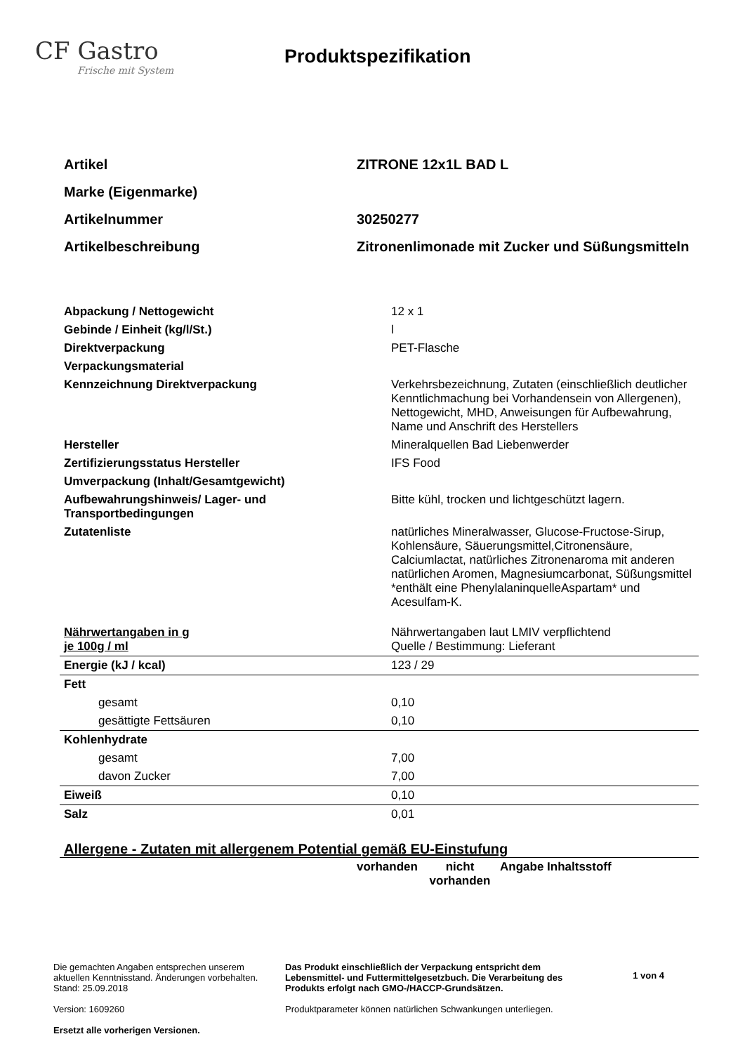CF Gastro
Frische mit System
Produktspezifikation
| Artikel | ZITRONE 12x1L BAD L |
| Marke (Eigenmarke) | |
| Artikelnummer | 30250277 |
| Artikelbeschreibung | Zitronenlimonade mit Zucker und Süßungsmitteln |
| Abpackung / Nettogewicht | 12 x 1 |
| Gebinde / Einheit (kg/l/St.) | l |
| Direktverpackung | PET-Flasche |
| Verpackungsmaterial | |
| Kennzeichnung Direktverpackung | Verkehrsbezeichnung, Zutaten (einschließlich deutlicher Kenntlichmachung bei Vorhandensein von Allergenen), Nettogewicht, MHD, Anweisungen für Aufbewahrung, Name und Anschrift des Herstellers |
| Hersteller | Mineralquellen Bad Liebenwerder |
| Zertifizierungsstatus Hersteller | IFS Food |
| Umverpackung (Inhalt/Gesamtgewicht) | |
| Aufbewahrungshinweis/ Lager- und Transportbedingungen | Bitte kühl, trocken und lichtgeschützt lagern. |
| Zutatenliste | natürliches Mineralwasser, Glucose-Fructose-Sirup, Kohlensäure, Säuerungsmittel,Citronensäure, Calciumlactat, natürliches Zitronenaroma mit anderen natürlichen Aromen, Magnesiumcarbonat, Süßungsmittel *enthält eine PhenylalaninquelleAspartam* und Acesulfam-K. |
| Nährwertangaben in g je 100g / ml | Nährwertangaben laut LMIV verpflichtend Quelle / Bestimmung: Lieferant |
| Energie (kJ / kcal) | 123 / 29 |
| Fett | |
| gesamt | 0,10 |
| gesättigte Fettsäuren | 0,10 |
| Kohlenhydrate | |
| gesamt | 7,00 |
| davon Zucker | 7,00 |
| Eiweiß | 0,10 |
| Salz | 0,01 |
Allergene - Zutaten mit allergenem Potential gemäß EU-Einstufung
| | vorhanden | nicht vorhanden | Angabe Inhaltsstoff |
Die gemachten Angaben entsprechen unserem aktuellen Kenntnisstand. Änderungen vorbehalten. Stand: 25.09.2018
Version: 1609260
Ersetzt alle vorherigen Versionen.
Das Produkt einschließlich der Verpackung entspricht dem Lebensmittel- und Futtermittelgesetzbuch. Die Verarbeitung des Produkts erfolgt nach GMO-/HACCP-Grundsätzen.
Produktparameter können natürlichen Schwankungen unterliegen.
1 von 4